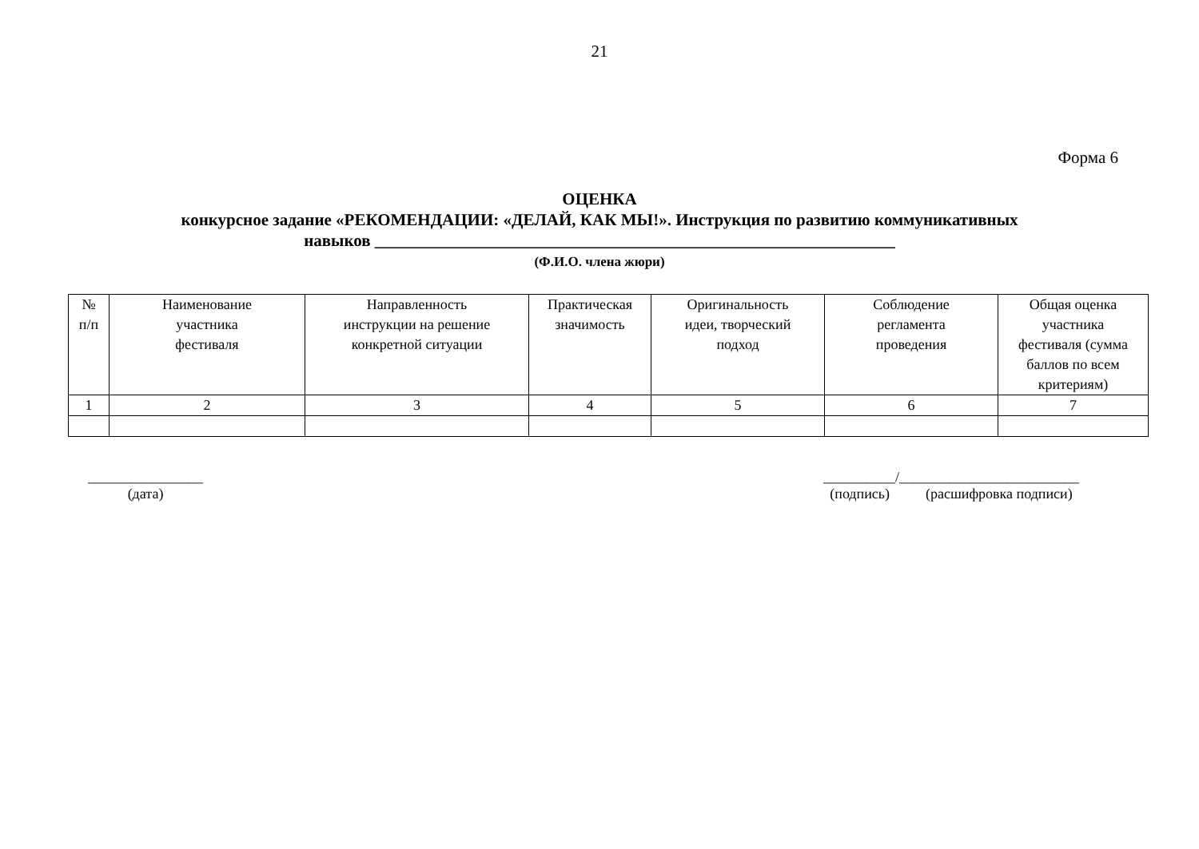21
Форма 6
ОЦЕНКА
конкурсное задание «РЕКОМЕНДАЦИИ: «ДЕЛАЙ, КАК МЫ!». Инструкция по развитию коммуникативных
навыков ______________________________________________________________
(Ф.И.О. члена жюри)
| № п/п | Наименование участника фестиваля | Направленность инструкции на решение конкретной ситуации | Практическая значимость | Оригинальность идеи, творческий подход | Соблюдение регламента проведения | Общая оценка участника фестиваля (сумма баллов по всем критериям) |
| --- | --- | --- | --- | --- | --- | --- |
| 1 | 2 | 3 | 4 | 5 | 6 | 7 |
________________
(дата)
__________/_________________________
(подпись) (расшифровка подписи)